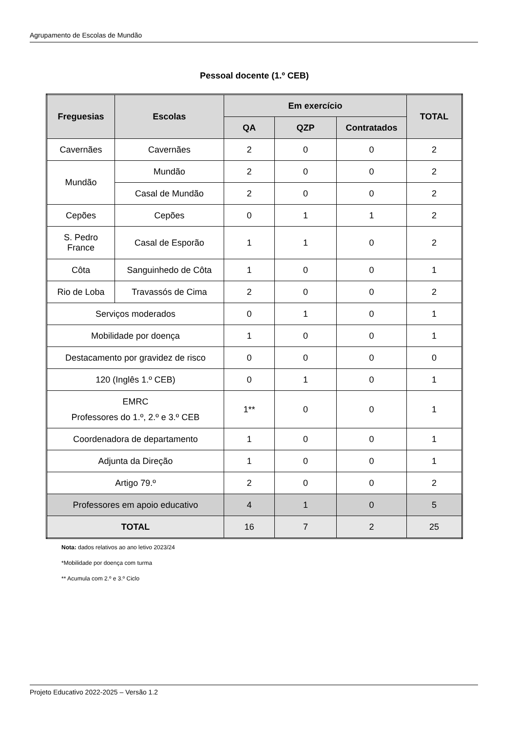Agrupamento de Escolas de Mundão
Pessoal docente (1.º CEB)
| Freguesias | Escolas | Em exercício | | | TOTAL |
| --- | --- | --- | --- | --- | --- |
| | | QA | QZP | Contratados | |
| Cavernães | Cavernães | 2 | 0 | 0 | 2 |
| Mundão | Mundão | 2 | 0 | 0 | 2 |
| | Casal de Mundão | 2 | 0 | 0 | 2 |
| Cepões | Cepões | 0 | 1 | 1 | 2 |
| S. Pedro France | Casal de Esporão | 1 | 1 | 0 | 2 |
| Côta | Sanguinhedo de Côta | 1 | 0 | 0 | 1 |
| Rio de Loba | Travassós de Cima | 2 | 0 | 0 | 2 |
| Serviços moderados | | 0 | 1 | 0 | 1 |
| Mobilidade por doença | | 1 | 0 | 0 | 1 |
| Destacamento por gravidez de risco | | 0 | 0 | 0 | 0 |
| 120 (Inglês 1.º CEB) | | 0 | 1 | 0 | 1 |
| EMRC Professores do 1.º, 2.º e 3.º CEB | | 1** | 0 | 0 | 1 |
| Coordenadora de departamento | | 1 | 0 | 0 | 1 |
| Adjunta da Direção | | 1 | 0 | 0 | 1 |
| Artigo 79.º | | 2 | 0 | 0 | 2 |
| Professores em apoio educativo | | 4 | 1 | 0 | 5 |
| TOTAL | | 16 | 7 | 2 | 25 |
Nota: dados relativos ao ano letivo 2023/24
*Mobilidade por doença com turma
** Acumula com 2.º e 3.º Ciclo
Projeto Educativo 2022-2025 – Versão 1.2